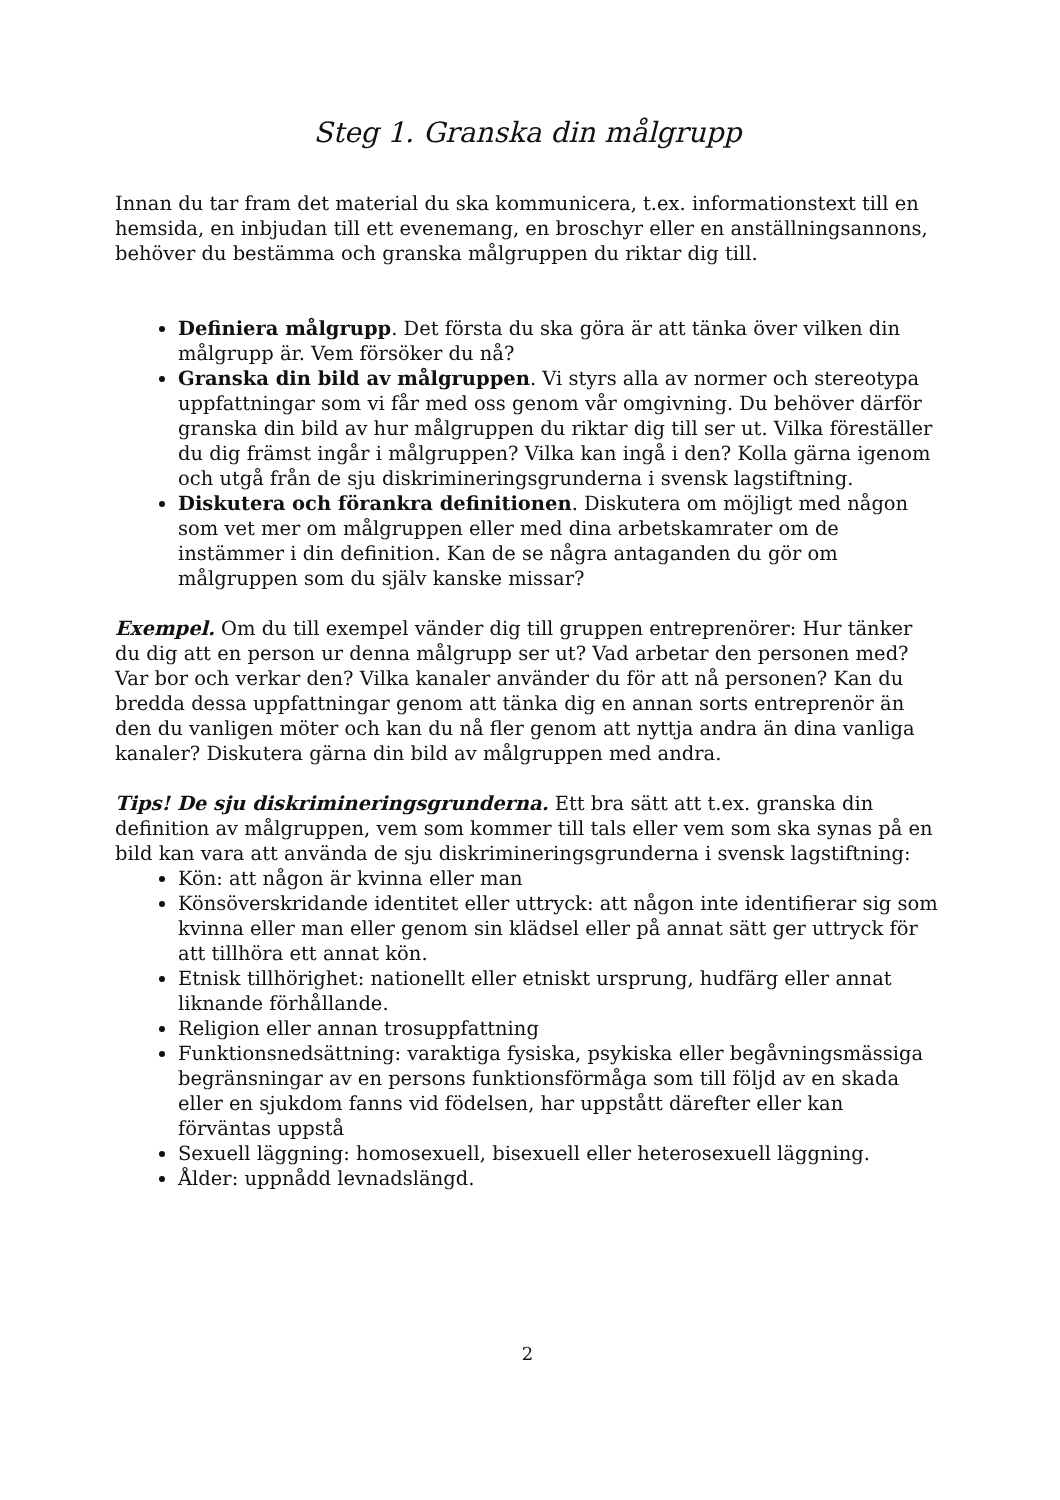Steg 1. Granska din målgrupp
Innan du tar fram det material du ska kommunicera, t.ex. informationstext till en hemsida, en inbjudan till ett evenemang, en broschyr eller en anställningsannons, behöver du bestämma och granska målgruppen du riktar dig till.
Definiera målgrupp. Det första du ska göra är att tänka över vilken din målgrupp är. Vem försöker du nå?
Granska din bild av målgruppen. Vi styrs alla av normer och stereotypa uppfattningar som vi får med oss genom vår omgivning. Du behöver därför granska din bild av hur målgruppen du riktar dig till ser ut. Vilka föreställer du dig främst ingår i målgruppen? Vilka kan ingå i den? Kolla gärna igenom och utgå från de sju diskrimineringsgrunderna i svensk lagstiftning.
Diskutera och förankra definitionen. Diskutera om möjligt med någon som vet mer om målgruppen eller med dina arbetskamrater om de instämmer i din definition. Kan de se några antaganden du gör om målgruppen som du själv kanske missar?
Exempel. Om du till exempel vänder dig till gruppen entreprenörer: Hur tänker du dig att en person ur denna målgrupp ser ut? Vad arbetar den personen med? Var bor och verkar den? Vilka kanaler använder du för att nå personen? Kan du bredda dessa uppfattningar genom att tänka dig en annan sorts entreprenör än den du vanligen möter och kan du nå fler genom att nyttja andra än dina vanliga kanaler? Diskutera gärna din bild av målgruppen med andra.
Tips! De sju diskrimineringsgrunderna. Ett bra sätt att t.ex. granska din definition av målgruppen, vem som kommer till tals eller vem som ska synas på en bild kan vara att använda de sju diskrimineringsgrunderna i svensk lagstiftning:
Kön: att någon är kvinna eller man
Könsöverskridande identitet eller uttryck: att någon inte identifierar sig som kvinna eller man eller genom sin klädsel eller på annat sätt ger uttryck för att tillhöra ett annat kön.
Etnisk tillhörighet: nationellt eller etniskt ursprung, hudfärg eller annat liknande förhållande.
Religion eller annan trosuppfattning
Funktionsnedsättning: varaktiga fysiska, psykiska eller begåvningsmässiga begränsningar av en persons funktionsförmåga som till följd av en skada eller en sjukdom fanns vid födelsen, har uppstått därefter eller kan förväntas uppstå
Sexuell läggning: homosexuell, bisexuell eller heterosexuell läggning.
Ålder: uppnådd levnadslängd.
2